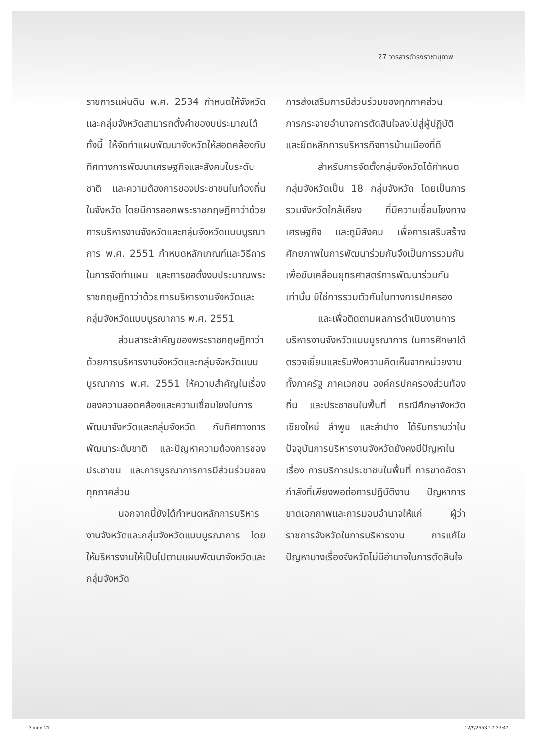27 วารสารดำรงราชานุภาพ
ราชการแผ่นดิน พ.ศ. 2534 กำหนดให้จังหวัดและกลุ่มจังหวัดสามารถตั้งคำของบประมาณได้ ทั้งนี้ ให้จัดทำแผนพัฒนาจังหวัดให้สอดคล้องกับทิศทางการพัฒนาเศรษฐกิจและสังคมในระดับชาติ และความต้องการของประชาชนในท้องถิ่นในจังหวัด โดยมีการออกพระราชกฤษฎีกาว่าด้วยการบริหารงานจังหวัดและกลุ่มจังหวัดแบบบูรณาการ พ.ศ. 2551 กำหนดหลักเกณฑ์และวิธีการในการจัดทำแผน และการขอตั้งงบประมาณพระราชกฤษฎีกาว่าด้วยการบริหารงานจังหวัดและกลุ่มจังหวัดแบบบูรณาการ พ.ศ. 2551
ส่วนสาระสำคัญของพระราชกฤษฎีกาว่าด้วยการบริหารงานจังหวัดและกลุ่มจังหวัดแบบบูรณาการ พ.ศ. 2551 ให้ความสำคัญในเรื่องของความสอดคล้องและความเชื่อมโยงในการพัฒนาจังหวัดและกลุ่มจังหวัด กับทิศทางการพัฒนาระดับชาติ และปัญหาความต้องการของประชาชน และการบูรณาการการมีส่วนร่วมของทุกภาคส่วน
นอกจากนี้ยังได้กำหนดหลักการบริหารงานจังหวัดและกลุ่มจังหวัดแบบบูรณาการ โดยให้บริหารงานให้เป็นไปตามแผนพัฒนาจังหวัดและกลุ่มจังหวัด
การส่งเสริมการมีส่วนร่วมของทุกภาคส่วน การกระจายอำนาจการตัดสินใจลงไปสู่ผู้ปฏิบัติ และยึดหลักการบริหารกิจการบ้านเมืองที่ดี
สำหรับการจัดตั้งกลุ่มจังหวัดได้กำหนดกลุ่มจังหวัดเป็น 18 กลุ่มจังหวัด โดยเป็นการรวมจังหวัดใกล้เคียง ที่มีความเชื่อมโยงทางเศรษฐกิจ และภูมิสังคม เพื่อการเสริมสร้างศักยภาพในการพัฒนาร่วมกันจึงเป็นการรวมกัน เพื่อขับเคลื่อนยุทธศาสตร์การพัฒนาร่วมกันเท่านั้น มิใช่การรวมตัวกันในทางการปกครอง
และเพื่อติดตามผลการดำเนินงานการบริหารงานจังหวัดแบบบูรณาการ ในการศึกษาได้ตรวจเยี่ยมและรับฟังความคิดเห็นจากหน่วยงานทั้งภาครัฐ ภาคเอกชน องค์กรปกครองส่วนท้องถิ่น และประชาชนในพื้นที่ กรณีศึกษาจังหวัดเชียงใหม่ ลำพูน และลำปาง ได้รับทราบว่าในปัจจุบันการบริหารงานจังหวัดยังคงมีปัญหาในเรื่อง การบริการประชาชนในพื้นที่ การขาดอัตรากำลังที่เพียงพอต่อการปฏิบัติงาน ปัญหาการขาดเอกภาพและการมอบอำนาจให้แก่ ผู้ว่าราชการจังหวัดในการบริหารงาน การแก้ไขปัญหาบางเรื่องจังหวัดไม่มีอำนาจในการตัดสินใจ
3.indd 27 12/9/2553 17:33:47